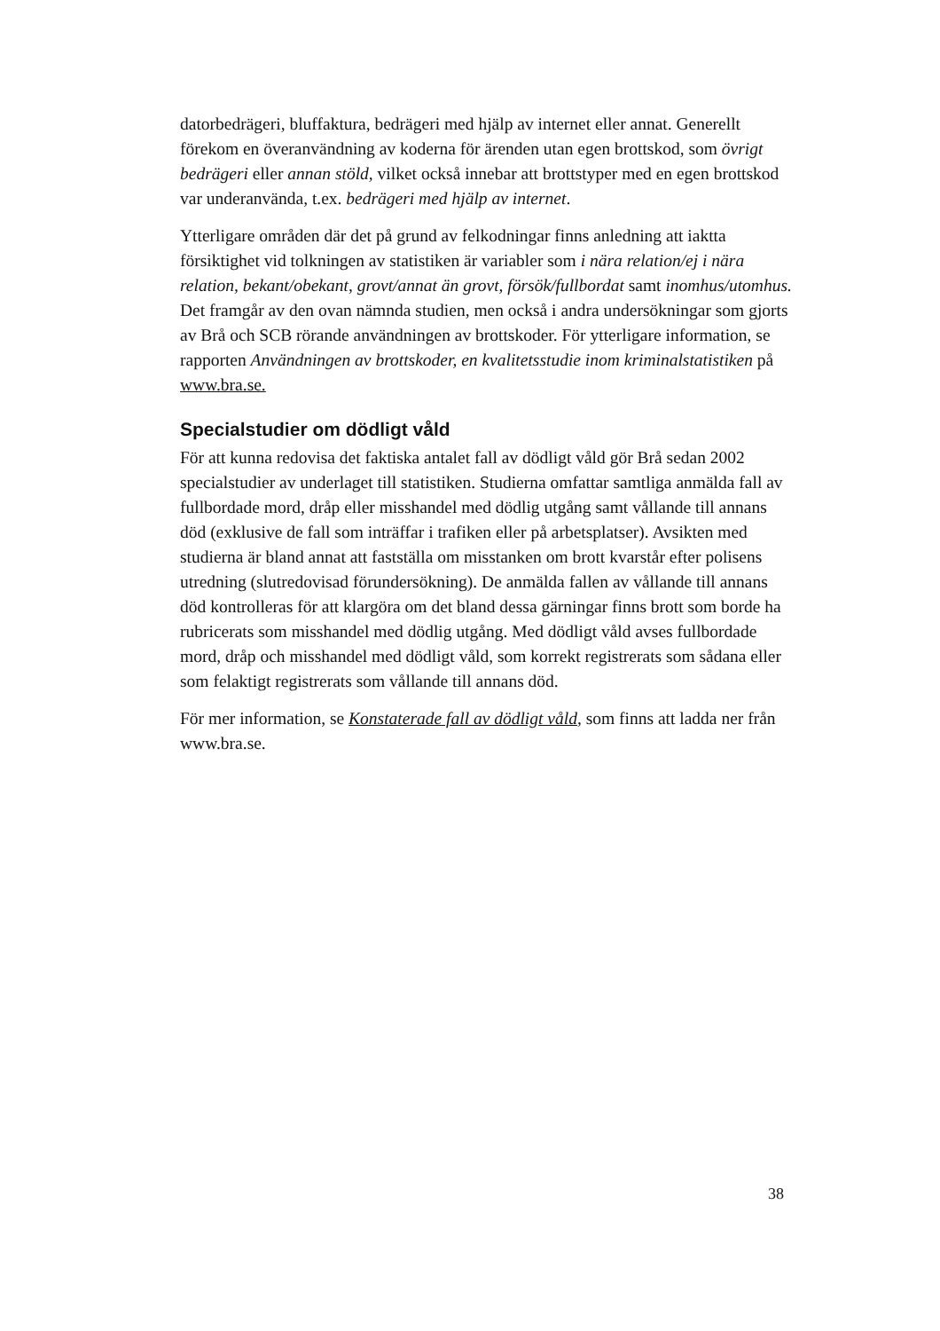datorbedrägeri, bluffaktura, bedrägeri med hjälp av internet eller annat. Generellt förekom en överanvändning av koderna för ärenden utan egen brottskod, som övrigt bedrägeri eller annan stöld, vilket också innebar att brottstyper med en egen brottskod var underanvända, t.ex. bedrägeri med hjälp av internet.
Ytterligare områden där det på grund av felkodningar finns anledning att iaktta försiktighet vid tolkningen av statistiken är variabler som i nära relation/ej i nära relation, bekant/obekant, grovt/annat än grovt, försök/fullbordat samt inomhus/utomhus. Det framgår av den ovan nämnda studien, men också i andra undersökningar som gjorts av Brå och SCB rörande användningen av brottskoder. För ytterligare information, se rapporten Användningen av brottskoder, en kvalitetsstudie inom kriminalstatistiken på www.bra.se.
Specialstudier om dödligt våld
För att kunna redovisa det faktiska antalet fall av dödligt våld gör Brå sedan 2002 specialstudier av underlaget till statistiken. Studierna omfattar samtliga anmälda fall av fullbordade mord, dråp eller misshandel med dödlig utgång samt vållande till annans död (exklusive de fall som inträffar i trafiken eller på arbetsplatser). Avsikten med studierna är bland annat att fastställa om misstanken om brott kvarstår efter polisens utredning (slutredovisad förundersökning). De anmälda fallen av vållande till annans död kontrolleras för att klargöra om det bland dessa gärningar finns brott som borde ha rubricerats som misshandel med dödlig utgång. Med dödligt våld avses fullbordade mord, dråp och misshandel med dödligt våld, som korrekt registrerats som sådana eller som felaktigt registrerats som vållande till annans död.
För mer information, se Konstaterade fall av dödligt våld, som finns att ladda ner från www.bra.se.
38